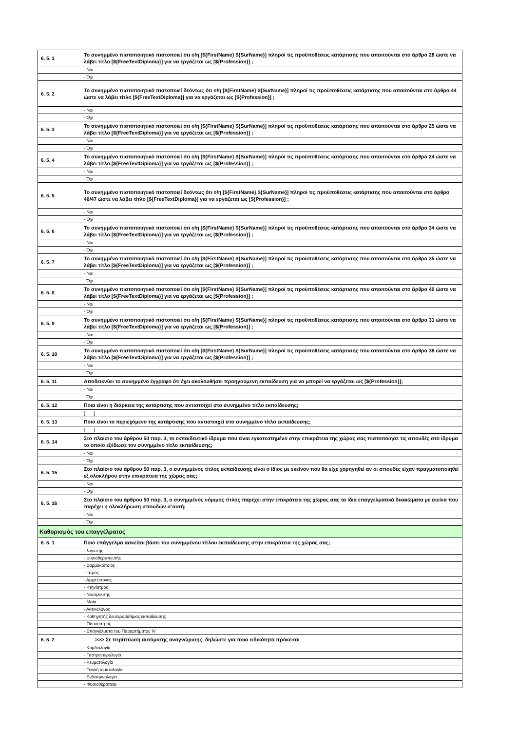| 6. 5. 1 | Το συνημμένο πιστοποιητικό πιστοποιεί ότι ο/η [${FirstName} ${SurName}] πληροί τις προϋποθέσεις κατάρτισης που απαιτούνται στο άρθρο 28 ώστε να λάβει τίτλο [${FreeTextDiploma}] για να εργάζεται ως [${Profession}] ; |
| | - Ναι |
| | - Όχι |
| 6. 5. 2 | Το συνημμένο πιστοποιητικό πιστοποιεί δεόντως ότι ο/η [${FirstName} ${SurName}] πληροί τις προϋποθέσεις κατάρτισης που απαιτούνται στο άρθρο 44 ώστε να λάβει τίτλο [${FreeTextDiploma}] για να εργάζεται ως [${Profession}] ; |
| | - Ναι |
| | - Όχι |
| 6. 5. 3 | Το συνημμένο πιστοποιητικό πιστοποιεί ότι ο/η [${FirstName} ${SurName}] πληροί τις προϋποθέσεις κατάρτισης που απαιτούνται στο άρθρο 25 ώστε να λάβει τίτλο [${FreeTextDiploma}] για να εργάζεται ως [${Profession}] ; |
| | - Ναι |
| | - Όχι |
| 6. 5. 4 | Το συνημμένο πιστοποιητικό πιστοποιεί ότι ο/η [${FirstName} ${SurName}] πληροί τις προϋποθέσεις κατάρτισης που απαιτούνται στο άρθρο 24 ώστε να λάβει τίτλο [${FreeTextDiploma}] για να εργάζεται ως [${Profession}] ; |
| | - Ναι |
| | - Όχι |
| 6. 5. 5 | Το συνημμένο πιστοποιητικό πιστοποιεί δεόντως ότι ο/η [${FirstName} ${SurName}] πληροί τις προϋποθέσεις κατάρτισης που απαιτούνται στο άρθρο 46/47 ώστε να λάβει τίτλο [${FreeTextDiploma}] για να εργάζεται ως [${Profession}] ; |
| | - Ναι |
| | - Όχι |
| 6. 5. 6 | Το συνημμένο πιστοποιητικό πιστοποιεί ότι ο/η [${FirstName} ${SurName}] πληροί τις προϋποθέσεις κατάρτισης που απαιτούνται στο άρθρο 34 ώστε να λάβει τίτλο [${FreeTextDiploma}] για να εργάζεται ως [${Profession}] ; |
| | - Ναι |
| | - Όχι |
| 6. 5. 7 | Το συνημμένο πιστοποιητικό πιστοποιεί ότι ο/η [${FirstName} ${SurName}] πληροί τις προϋποθέσεις κατάρτισης που απαιτούνται στο άρθρο 35 ώστε να λάβει τίτλο [${FreeTextDiploma}] για να εργάζεται ως [${Profession}] ; |
| | - Ναι |
| | - Όχι |
| 6. 5. 8 | Το συνημμένο πιστοποιητικό πιστοποιεί ότι ο/η [${FirstName} ${SurName}] πληροί τις προϋποθέσεις κατάρτισης που απαιτούνται στο άρθρο 40 ώστε να λάβει τίτλο [${FreeTextDiploma}] για να εργάζεται ως [${Profession}] ; |
| | - Ναι |
| | - Όχι |
| 6. 5. 9 | Το συνημμένο πιστοποιητικό πιστοποιεί ότι ο/η [${FirstName} ${SurName}] πληροί τις προϋποθέσεις κατάρτισης που απαιτούνται στο άρθρο 31 ώστε να λάβει τίτλο [${FreeTextDiploma}] για να εργάζεται ως [${Profession}] ; |
| | - Ναι |
| | - Όχι |
| 6. 5. 10 | Το συνημμένο πιστοποιητικό πιστοποιεί ότι ο/η [${FirstName} ${SurName}] πληροί τις προϋποθέσεις κατάρτισης που απαιτούνται στο άρθρο 38 ώστε να λάβει τίτλο [${FreeTextDiploma}] για να εργάζεται ως [${Profession}] ; |
| | - Ναι |
| | - Όχι |
| 6. 5. 11 | Αποδεικνύει το συνημμένο έγγραφο ότι έχει ακολουθήσει προηγούμενη εκπαίδευση για να μπορεί να εργάζεται ως [${Profession}]; |
| | - Ναι |
| | - Όχι |
| 6. 5. 12 | Ποια είναι η διάρκεια της κατάρτισης που αντιστοιχεί στο συνημμένο τίτλο εκπαίδευσης; |
| | [ ] |
| 6. 5. 13 | Ποιο είναι το περιεχόμενο της κατάρτισης που αντιστοιχεί στο συνημμένο τίτλο εκπαίδευσης; |
| | [ ] |
| 6. 5. 14 | Στο πλαίσιο του άρθρου 50 παρ. 3, το εκπαιδευτικό ίδρυμα που είναι εγκατεστημένο στην επικράτεια της χώρας σας πιστοποίησε τις σπουδές στο ίδρυμα το οποίο εξέδωσε τον συνημμένο τίτλο εκπαίδευσης; |
| | - Ναι |
| | - Όχι |
| 6. 5. 15 | Στο πλαίσιο του άρθρου 50 παρ. 3, ο συνημμένος τίτλος εκπαίδευσης είναι ο ίδιος με εκείνον που θα είχε χορηγηθεί αν οι σπουδές είχαν πραγματοποιηθεί εξ ολοκλήρου στην επικράτεια της χώρας σας; |
| | - Ναι |
| | - Όχι |
| 6. 5. 16 | Στο πλαίσιο του άρθρου 50 παρ. 3, ο συνημμένος νόμιμος τίτλος παρέχει στην επικράτεια της χώρας σας τα ίδια επαγγελματικά δικαιώματα με εκείνα που παρέχει η ολοκλήρωση σπουδών σ’αυτή; |
| | - Ναι |
| | - Όχι |
| Καθορισμός του επαγγέλματος | |
| 6. 6. 1 | Ποιο επάγγελμα ασκείται βάσει του συνημμένου τίτλου εκπαίδευσης στην επικράτεια της χώρας σας; |
| | - λογιστής |
| | - φυσιοθεραπευτής |
| | - φαρμακοποιός |
| | - ιατρός |
| | - Αρχιτέκτονας |
| | - Κτηνίατρος |
| | - Νοσηλευτής |
| | - Μαία |
| | - Ακτινολόγος |
| | - Καθηγητής δευτεροβάθμιας εκπαίδευσης |
| | - Οδοντίατρος |
| | - Επαγγέλματα του Παραρτήματος IV |
| 6. 6. 2 | >>> Σε περίπτωση αυτόματης αναγνώρισης, δηλώστε για ποια ειδικότητα πρόκειται |
| | - Καρδιολογία |
| | - Γαστρεντερολογία |
| | - Ρευματολογία |
| | - Γενική αιματολογία |
| | - Ενδοκρινολογία |
| | - Φυσιοθεραπεία |